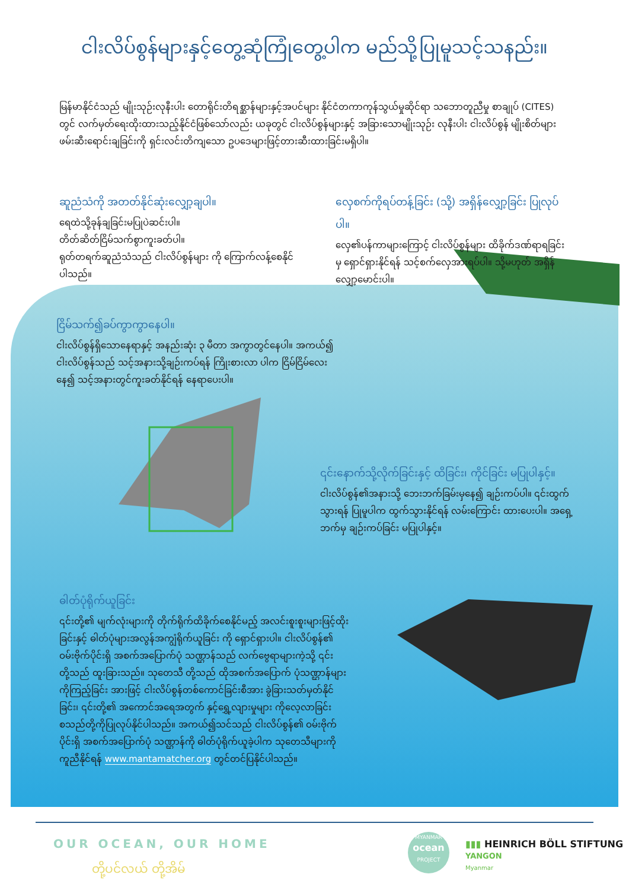ငါးလိပ်စွန်များနှင့်တွေ့ဆုံကြုံတွေ့ပါက မည်သို့ပြုမူသင့်သနည်း။
မြန်မာနိုင်ငံသည် မျိုးသုဉ်းလုနီးပါး တောရိုင်းတိရစ္ဆာန်များနှင့်အပင်များ နိုင်ငံတကာကုန်သွယ်မှုဆိုင်ရာ သဘောတူညီမှု စာချုပ် (CITES) တွင် လက်မှတ်ရေးထိုးထားသည့်နိုင်ငံဖြစ်သော်လည်း ယခုတွင် ငါးလိပ်စွန်များနှင့် အခြားသောမျိုးသုဉ်း လုနီးပါး ငါးလိပ်စွန် မျိုးစိတ်များဖမ်းဆီးရောင်းချခြင်းကို ရှင်းလင်းတိကျသော ဥပဒေများဖြင့်တားဆီးထားခြင်းမရှိပါ။
ဆူညံသံကို အတတ်နိုင်ဆုံးလျှော့ချပါ။
ရေထဲသို့ခုန်ချခြင်းမပြုပဲဆင်းပါ။
တိတ်ဆိတ်ငြိမ်သက်စွာကူးခတ်ပါ။
ရုတ်တရက်ဆူညံသံသည် ငါးလိပ်စွန်များ ကို ကြောက်လန့်စေနိုင်ပါသည်။
လှေစက်ကိုရပ်တန့်ခြင်း (သို့) အရှိန်လျှော့ခြင်း ပြုလုပ်ပါ။
လှေ၏ပန်ကာများကြောင့် ငါးလိပ်စွန်များ ထိခိုက်ဒဏ်ရာရခြင်းမှ ရှောင်ရှားနိုင်ရန် သင့်စက်လှေအားရပ်ပါ။ သို့မဟုတ် အရှိန်လျှော့မောင်းပါ။
ငြိမ်သက်၍ခပ်ကွာကွာနေပါ။
ငါးလိပ်စွန်ရှိသောနေရာနှင့် အနည်းဆုံး ၃ မီတာ အကွာတွင်နေပါ။ အကယ်၍ ငါးလိပ်စွန်သည် သင့်အနားသို့ချဉ်းကပ်ရန် ကြိုးစားလာ ပါက ငြိမ်ငြိမ်လေးနေ၍ သင့်အနားတွင်ကူးခတ်နိုင်ရန် နေရာပေးပါ။
၎င်းနောက်သို့လိုက်ခြင်းနှင့် ထိခြင်း၊ ကိုင်ခြင်း မပြုပါနှင့်။
ငါးလိပ်စွန်၏အနားသို့ ဘေးဘက်ခြမ်းမှနေ၍ ချဉ်းကပ်ပါ။ ၎င်းထွက်သွားရန် ပြုမူပါက ထွက်သွားနိုင်ရန် လမ်းကြောင်း ထားပေးပါ။ အရှေ့ဘက်မှ ချဉ်းကပ်ခြင်း မပြုပါနှင့်။
ဓါတ်ပုံရိုက်ယူခြင်း
၎င်းတို့၏ မျက်လုံးများကို တိုက်ရိုက်ထိခိုက်စေနိုင်မည့် အလင်းစူးစူးများဖြင့်ထိုးခြင်းနှင့် ဓါတ်ပုံများအလွန်အကျွံရိုက်ယူခြင်း ကို ရှောင်ရှားပါ။ ငါးလိပ်စွန်၏ ဝမ်းဗိုက်ပိုင်းရှိ အစက်အပြောက်ပုံ သဏ္ဌာန်သည် လက်ဗွေရာများကဲ့သို့ ၎င်းတို့သည် ထူးခြားသည်။ သုတေသီ တို့သည် ထိုအစက်အပြောက် ပုံသဏ္ဌာန်များကိုကြည့်ခြင်း အားဖြင့် ငါးလိပ်စွန်တစ်ကောင်ခြင်းစီအား ခွဲခြားသတ်မှတ်နိုင်ခြင်း၊ ၎င်းတို့၏ အကောင်အရေအတွက် နှင့်ရွှေ့လျားမှုများ ကိုလေ့လာခြင်း စသည်တို့ကိုပြုလုပ်နိုင်ပါသည်။ အကယ်၍သင်သည် ငါးလိပ်စွန်၏ ဝမ်းဗိုက်ပိုင်းရှိ အစက်အပြောက်ပုံ သဏ္ဌာန်ကို ဓါတ်ပုံရိုက်ယူခဲ့ပါက သုတေသီများကို ကူညီနိုင်ရန် www.mantamatcher.org တွင်တင်ပြနိုင်ပါသည်။
OUR OCEAN, OUR HOME
တို့ပင်လယ် တို့အိမ်
MYANMAR
ocean
PROJECT
▮▮▮ HEINRICH BÖLL STIFTUNG
YANGON
Myanmar